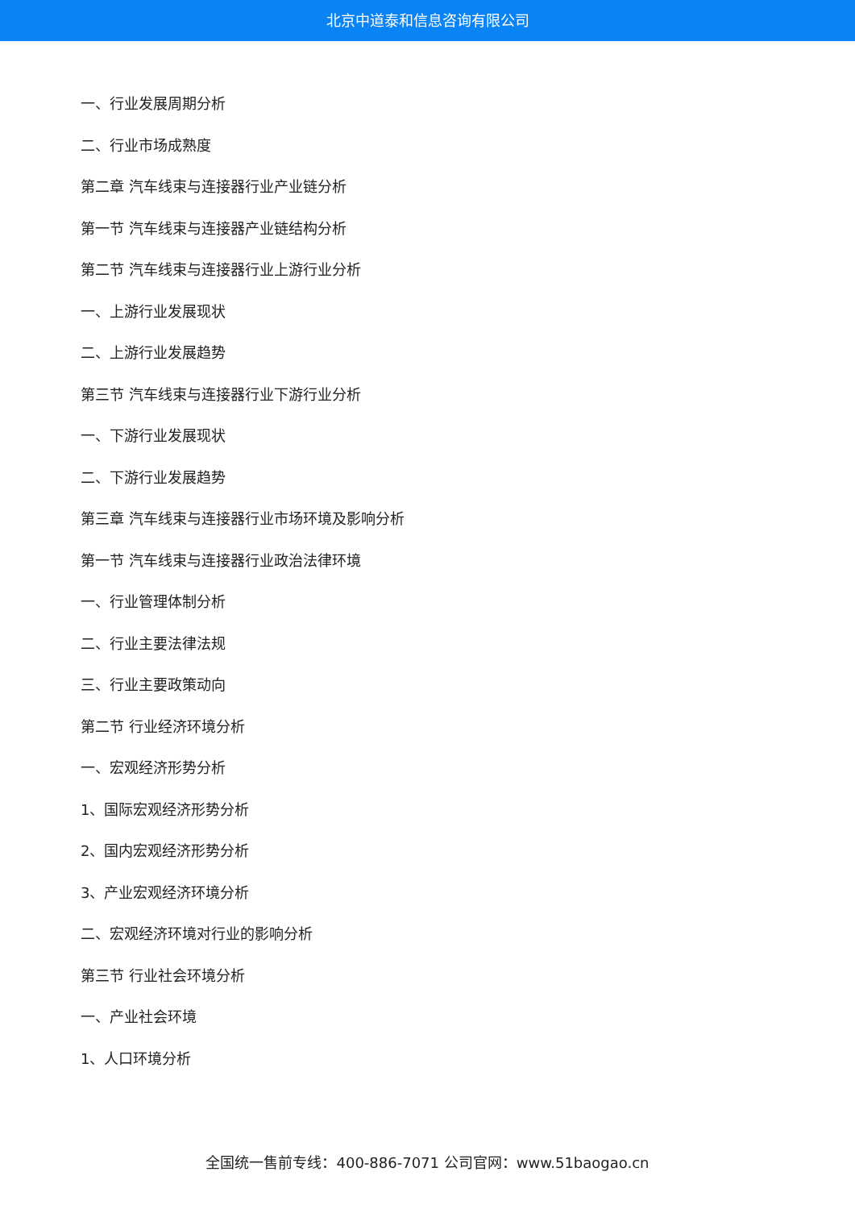北京中道泰和信息咨询有限公司
一、行业发展周期分析
二、行业市场成熟度
第二章 汽车线束与连接器行业产业链分析
第一节 汽车线束与连接器产业链结构分析
第二节 汽车线束与连接器行业上游行业分析
一、上游行业发展现状
二、上游行业发展趋势
第三节 汽车线束与连接器行业下游行业分析
一、下游行业发展现状
二、下游行业发展趋势
第三章 汽车线束与连接器行业市场环境及影响分析
第一节 汽车线束与连接器行业政治法律环境
一、行业管理体制分析
二、行业主要法律法规
三、行业主要政策动向
第二节 行业经济环境分析
一、宏观经济形势分析
1、国际宏观经济形势分析
2、国内宏观经济形势分析
3、产业宏观经济环境分析
二、宏观经济环境对行业的影响分析
第三节 行业社会环境分析
一、产业社会环境
1、人口环境分析
全国统一售前专线：400-886-7071 公司官网：www.51baogao.cn